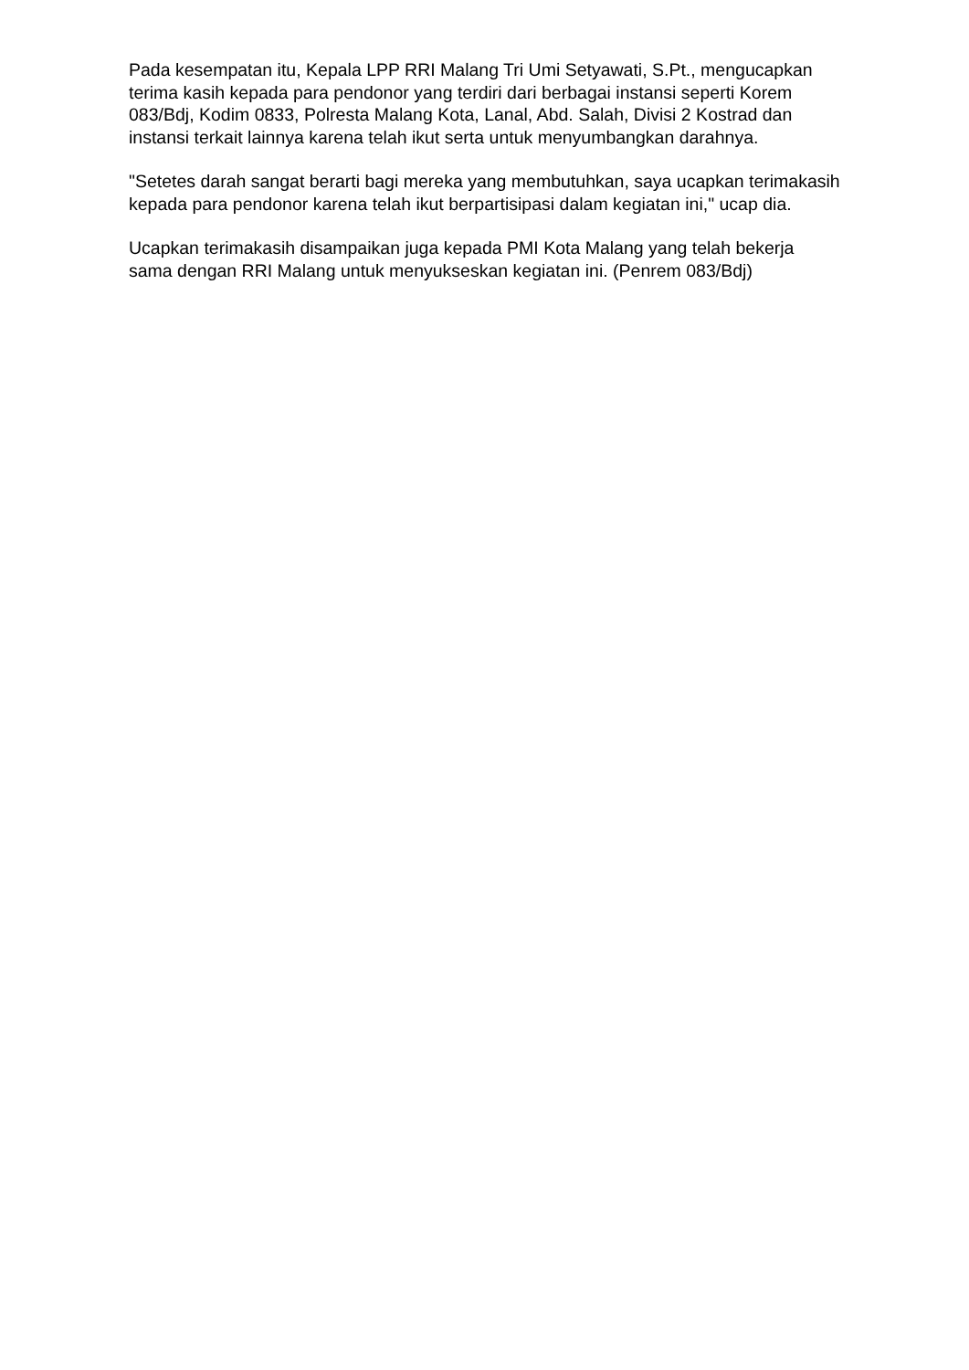Pada kesempatan itu, Kepala LPP RRI Malang Tri Umi Setyawati, S.Pt., mengucapkan terima kasih kepada para pendonor yang terdiri dari berbagai instansi seperti Korem 083/Bdj, Kodim 0833, Polresta Malang Kota, Lanal, Abd. Salah, Divisi 2 Kostrad dan instansi terkait lainnya karena telah ikut serta untuk menyumbangkan darahnya.
"Setetes darah sangat berarti bagi mereka yang membutuhkan, saya ucapkan terimakasih kepada para pendonor karena telah ikut berpartisipasi dalam kegiatan ini," ucap dia.
Ucapkan terimakasih disampaikan juga kepada PMI Kota Malang yang telah bekerja sama dengan RRI Malang untuk menyukseskan kegiatan ini. (Penrem 083/Bdj)